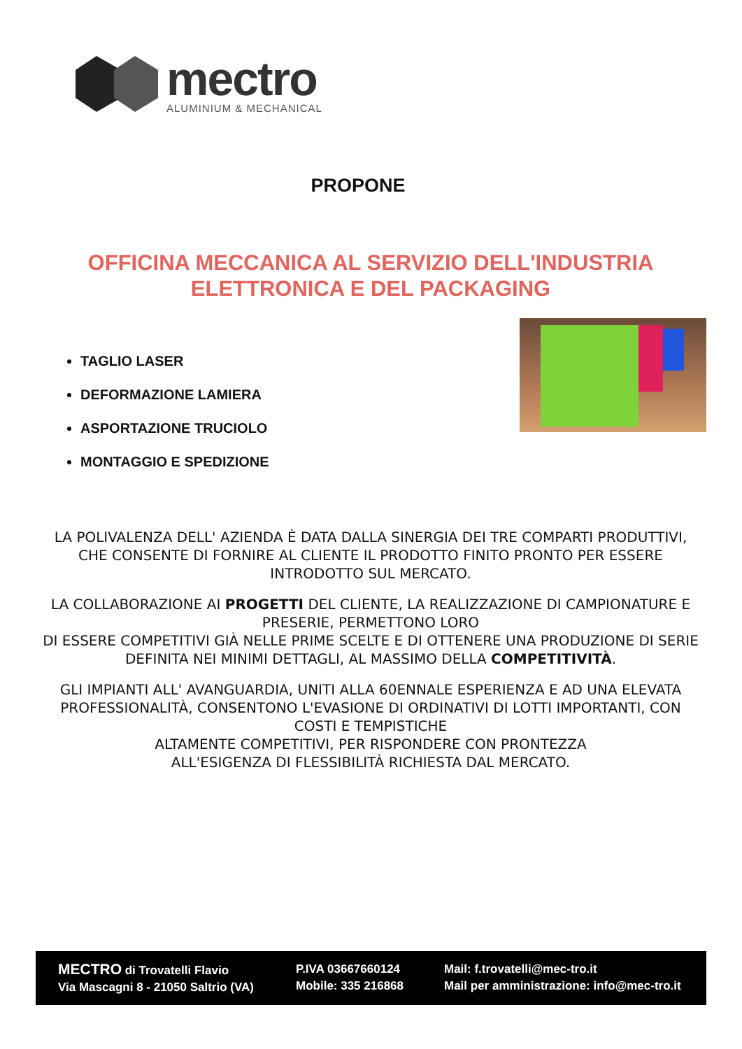mectro
ALUMINIUM & MECHANICAL
PROPONE
OFFICINA MECCANICA AL SERVIZIO DELL'INDUSTRIA ELETTRONICA E DEL PACKAGING
TAGLIO LASER
DEFORMAZIONE LAMIERA
ASPORTAZIONE TRUCIOLO
MONTAGGIO E SPEDIZIONE
LA POLIVALENZA DELL' AZIENDA È DATA DALLA SINERGIA DEI TRE COMPARTI PRODUTTIVI, CHE CONSENTE DI FORNIRE AL CLIENTE IL PRODOTTO FINITO PRONTO PER ESSERE INTRODOTTO SUL MERCATO.
LA COLLABORAZIONE AI PROGETTI DEL CLIENTE, LA REALIZZAZIONE DI CAMPIONATURE E PRESERIE, PERMETTONO LORO
DI ESSERE COMPETITIVI GIÀ NELLE PRIME SCELTE E DI OTTENERE UNA PRODUZIONE DI SERIE DEFINITA NEI MINIMI DETTAGLI, AL MASSIMO DELLA COMPETITIVITÀ.
GLI IMPIANTI ALL' AVANGUARDIA, UNITI ALLA 60ENNALE ESPERIENZA E AD UNA ELEVATA PROFESSIONALITÀ, CONSENTONO L'EVASIONE DI ORDINATIVI DI LOTTI IMPORTANTI, CON COSTI E TEMPISTICHE
ALTAMENTE COMPETITIVI, PER RISPONDERE CON PRONTEZZA
ALL'ESIGENZA DI FLESSIBILITÀ RICHIESTA DAL MERCATO.
MECTRO di Trovatelli Flavio
Via Mascagni 8 - 21050 Saltrio (VA)
P.IVA 03667660124
Mobile: 335 216868
Mail: f.trovatelli@mec-tro.it
Mail per amministrazione: info@mec-tro.it